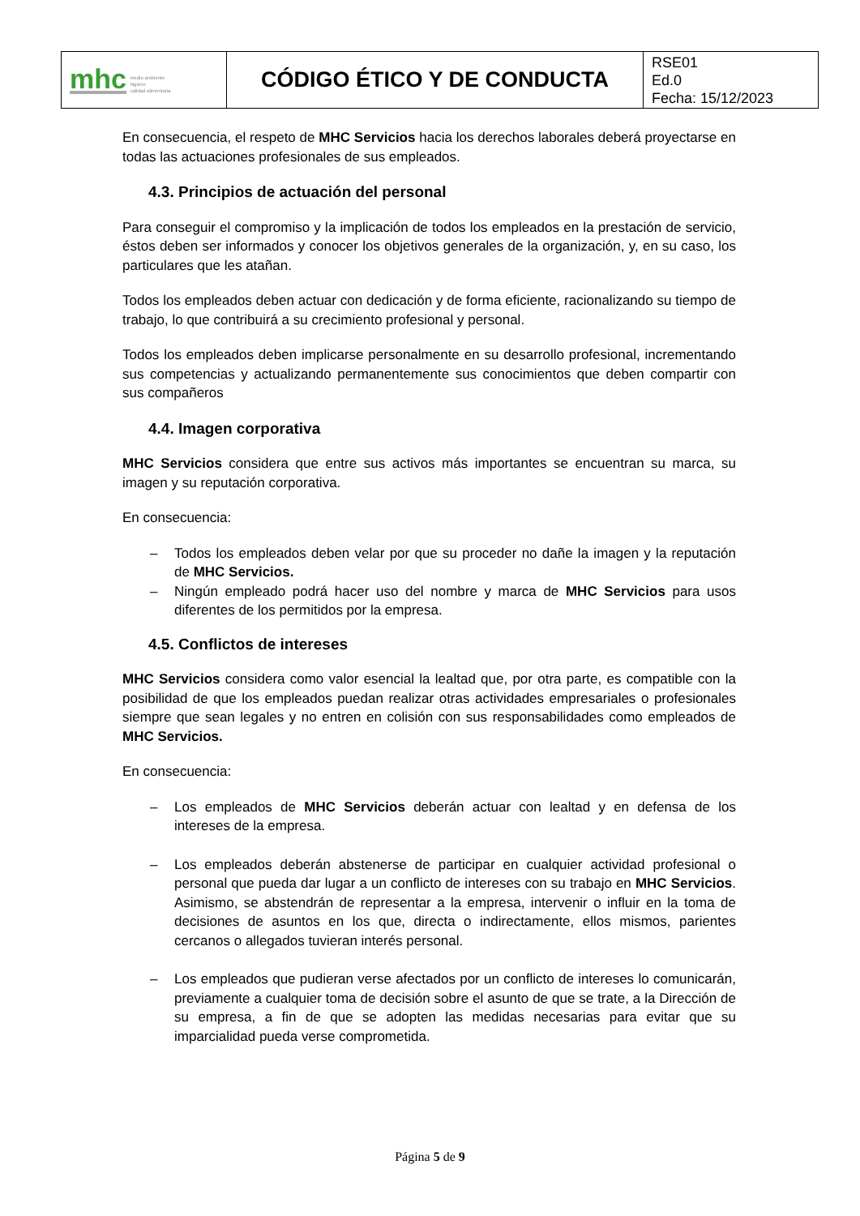| mhc medio ambiente higiene calidad alimentaria | CÓDIGO ÉTICO Y DE CONDUCTA | RSE01 Ed.0 Fecha: 15/12/2023 |
En consecuencia, el respeto de MHC Servicios hacia los derechos laborales deberá proyectarse en todas las actuaciones profesionales de sus empleados.
4.3. Principios de actuación del personal
Para conseguir el compromiso y la implicación de todos los empleados en la prestación de servicio, éstos deben ser informados y conocer los objetivos generales de la organización, y, en su caso, los particulares que les atañan.
Todos los empleados deben actuar con dedicación y de forma eficiente, racionalizando su tiempo de trabajo, lo que contribuirá a su crecimiento profesional y personal.
Todos los empleados deben implicarse personalmente en su desarrollo profesional, incrementando sus competencias y actualizando permanentemente sus conocimientos que deben compartir con sus compañeros
4.4. Imagen corporativa
MHC Servicios considera que entre sus activos más importantes se encuentran su marca, su imagen y su reputación corporativa.
En consecuencia:
– Todos los empleados deben velar por que su proceder no dañe la imagen y la reputación de MHC Servicios.
– Ningún empleado podrá hacer uso del nombre y marca de MHC Servicios para usos diferentes de los permitidos por la empresa.
4.5. Conflictos de intereses
MHC Servicios considera como valor esencial la lealtad que, por otra parte, es compatible con la posibilidad de que los empleados puedan realizar otras actividades empresariales o profesionales siempre que sean legales y no entren en colisión con sus responsabilidades como empleados de MHC Servicios.
En consecuencia:
– Los empleados de MHC Servicios deberán actuar con lealtad y en defensa de los intereses de la empresa.
– Los empleados deberán abstenerse de participar en cualquier actividad profesional o personal que pueda dar lugar a un conflicto de intereses con su trabajo en MHC Servicios. Asimismo, se abstendrán de representar a la empresa, intervenir o influir en la toma de decisiones de asuntos en los que, directa o indirectamente, ellos mismos, parientes cercanos o allegados tuvieran interés personal.
– Los empleados que pudieran verse afectados por un conflicto de intereses lo comunicarán, previamente a cualquier toma de decisión sobre el asunto de que se trate, a la Dirección de su empresa, a fin de que se adopten las medidas necesarias para evitar que su imparcialidad pueda verse comprometida.
Página 5 de 9